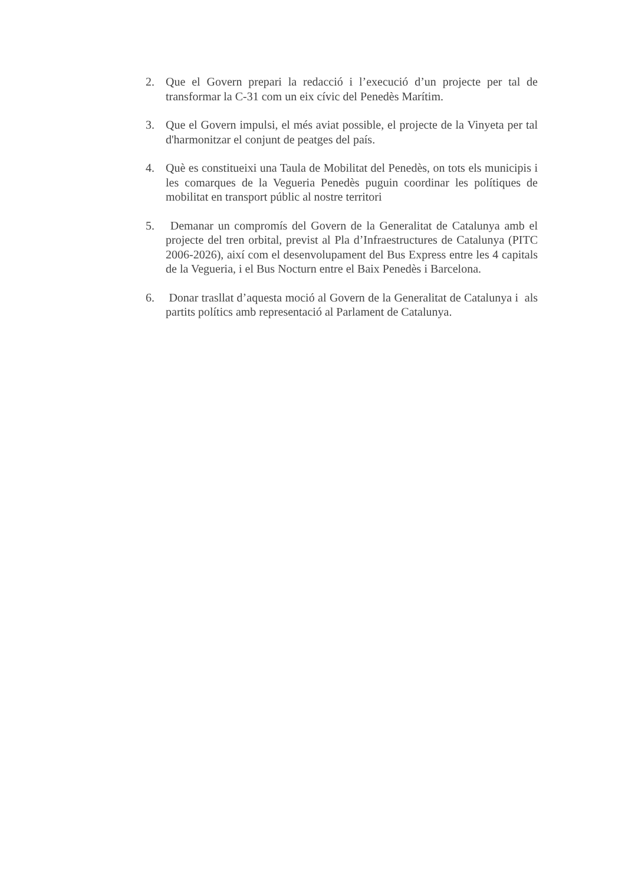2. Que el Govern prepari la redacció i l’execució d’un projecte per tal de transformar la C-31 com un eix cívic del Penedès Marítim.
3. Que el Govern impulsi, el més aviat possible, el projecte de la Vinyeta per tal d'harmonitzar el conjunt de peatges del país.
4. Què es constitueixi una Taula de Mobilitat del Penedès, on tots els municipis i les comarques de la Vegueria Penedès puguin coordinar les polítiques de mobilitat en transport públic al nostre territori
5. Demanar un compromís del Govern de la Generalitat de Catalunya amb el projecte del tren orbital, previst al Pla d’Infraestructures de Catalunya (PITC 2006-2026), així com el desenvolupament del Bus Express entre les 4 capitals de la Vegueria, i el Bus Nocturn entre el Baix Penedès i Barcelona.
6. Donar trasllat d’aquesta moció al Govern de la Generalitat de Catalunya i als partits polítics amb representació al Parlament de Catalunya.